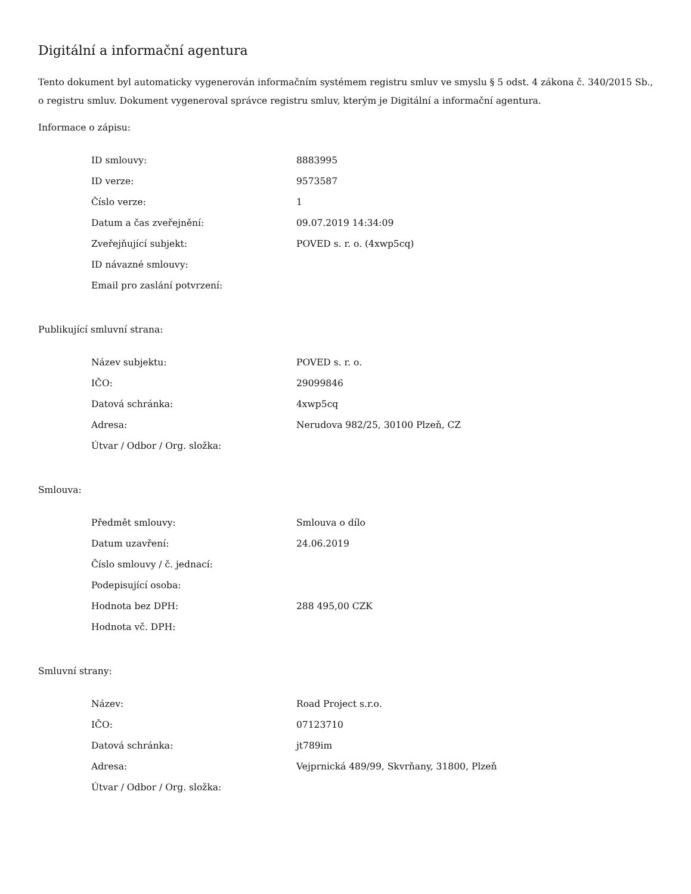Digitální a informační agentura
Tento dokument byl automaticky vygenerován informačním systémem registru smluv ve smyslu § 5 odst. 4 zákona č. 340/2015 Sb., o registru smluv. Dokument vygeneroval správce registru smluv, kterým je Digitální a informační agentura.
Informace o zápisu:
| ID smlouvy: | 8883995 |
| ID verze: | 9573587 |
| Číslo verze: | 1 |
| Datum a čas zveřejnění: | 09.07.2019 14:34:09 |
| Zveřejňující subjekt: | POVED s. r. o. (4xwp5cq) |
| ID návazné smlouvy: | |
| Email pro zaslání potvrzení: | |
Publikující smluvní strana:
| Název subjektu: | POVED s. r. o. |
| IČO: | 29099846 |
| Datová schránka: | 4xwp5cq |
| Adresa: | Nerudova 982/25, 30100 Plzeň, CZ |
| Útvar / Odbor / Org. složka: | |
Smlouva:
| Předmět smlouvy: | Smlouva o dílo |
| Datum uzavření: | 24.06.2019 |
| Číslo smlouvy / č. jednací: | |
| Podepisující osoba: | |
| Hodnota bez DPH: | 288 495,00 CZK |
| Hodnota vč. DPH: | |
Smluvní strany:
| Název: | Road Project s.r.o. |
| IČO: | 07123710 |
| Datová schránka: | jt789im |
| Adresa: | Vejprnická 489/99, Skvrňany, 31800, Plzeň |
| Útvar / Odbor / Org. složka: | |